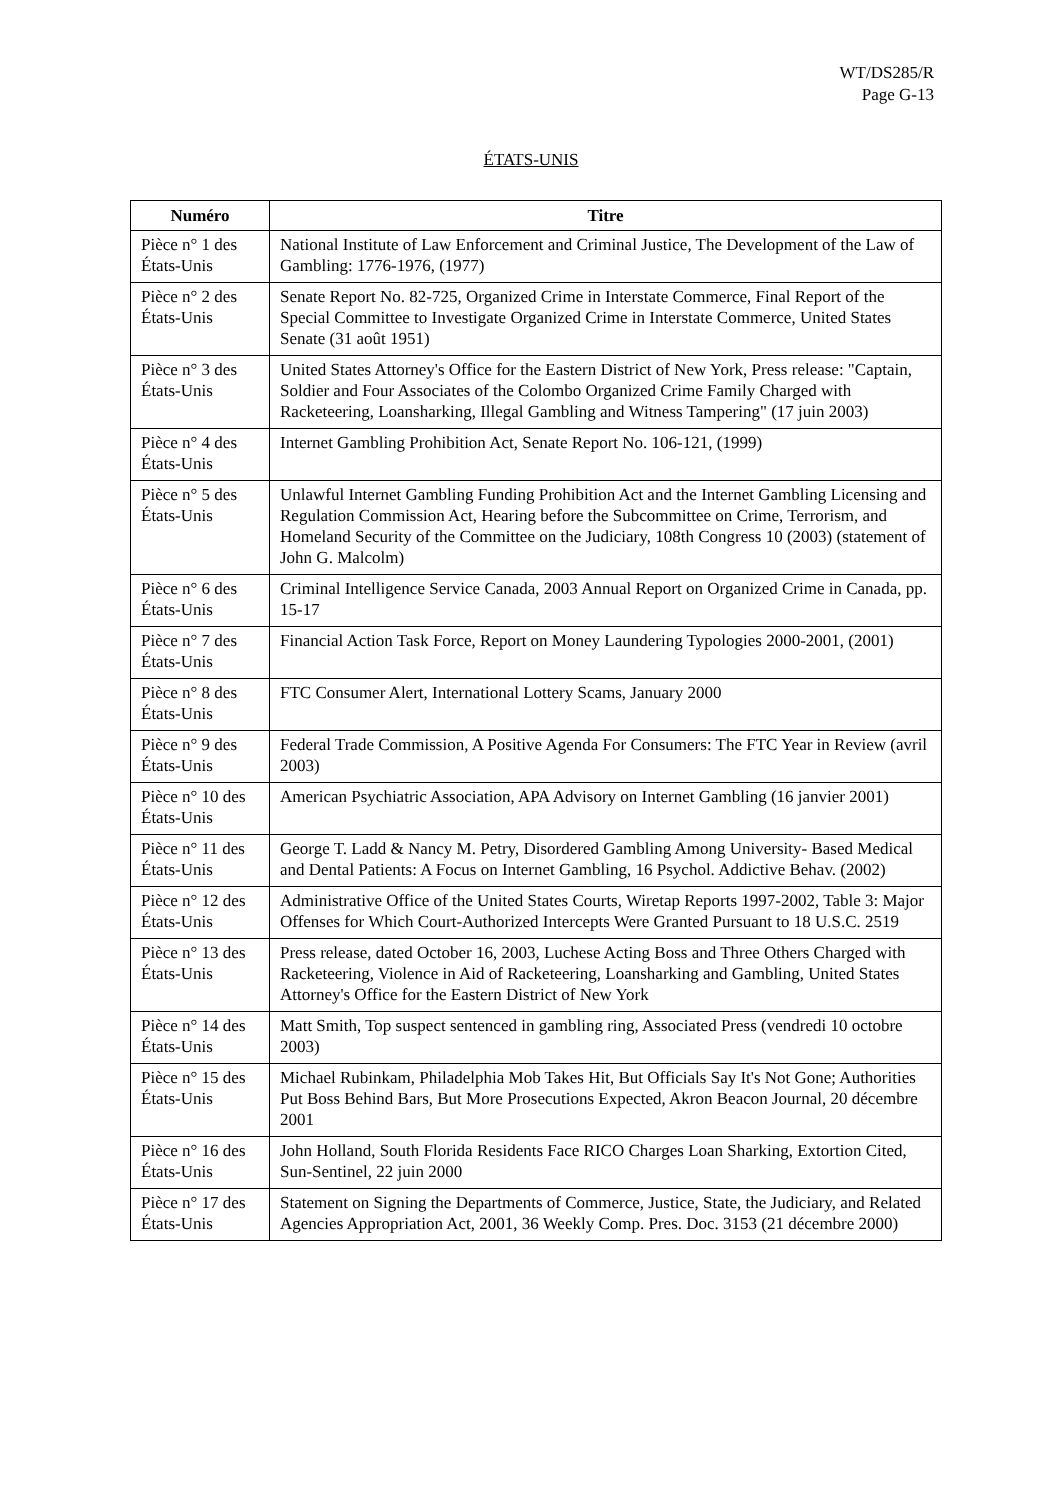WT/DS285/R
Page G-13
ÉTATS-UNIS
| Numéro | Titre |
| --- | --- |
| Pièce n° 1 des États-Unis | National Institute of Law Enforcement and Criminal Justice, The Development of the Law of Gambling: 1776-1976, (1977) |
| Pièce n° 2 des États-Unis | Senate Report No. 82-725, Organized Crime in Interstate Commerce, Final Report of the Special Committee to Investigate Organized Crime in Interstate Commerce, United States Senate (31 août 1951) |
| Pièce n° 3 des États-Unis | United States Attorney's Office for the Eastern District of New York, Press release: "Captain, Soldier and Four Associates of the Colombo Organized Crime Family Charged with Racketeering, Loansharking, Illegal Gambling and Witness Tampering" (17 juin 2003) |
| Pièce n° 4 des États-Unis | Internet Gambling Prohibition Act, Senate Report No. 106-121, (1999) |
| Pièce n° 5 des États-Unis | Unlawful Internet Gambling Funding Prohibition Act and the Internet Gambling Licensing and Regulation Commission Act, Hearing before the Subcommittee on Crime, Terrorism, and Homeland Security of the Committee on the Judiciary, 108th Congress 10 (2003) (statement of John G. Malcolm) |
| Pièce n° 6 des États-Unis | Criminal Intelligence Service Canada, 2003 Annual Report on Organized Crime in Canada, pp. 15-17 |
| Pièce n° 7 des États-Unis | Financial Action Task Force, Report on Money Laundering Typologies 2000-2001, (2001) |
| Pièce n° 8 des États-Unis | FTC Consumer Alert, International Lottery Scams, January 2000 |
| Pièce n° 9 des États-Unis | Federal Trade Commission, A Positive Agenda For Consumers: The FTC Year in Review (avril 2003) |
| Pièce n° 10 des États-Unis | American Psychiatric Association, APA Advisory on Internet Gambling (16 janvier 2001) |
| Pièce n° 11 des États-Unis | George T. Ladd & Nancy M. Petry, Disordered Gambling Among University- Based Medical and Dental Patients: A Focus on Internet Gambling, 16 Psychol. Addictive Behav. (2002) |
| Pièce n° 12 des États-Unis | Administrative Office of the United States Courts, Wiretap Reports 1997-2002, Table 3: Major Offenses for Which Court-Authorized Intercepts Were Granted Pursuant to 18 U.S.C. 2519 |
| Pièce n° 13 des États-Unis | Press release, dated October 16, 2003, Luchese Acting Boss and Three Others Charged with Racketeering, Violence in Aid of Racketeering, Loansharking and Gambling, United States Attorney's Office for the Eastern District of New York |
| Pièce n° 14 des États-Unis | Matt Smith, Top suspect sentenced in gambling ring, Associated Press (vendredi 10 octobre 2003) |
| Pièce n° 15 des États-Unis | Michael Rubinkam, Philadelphia Mob Takes Hit, But Officials Say It's Not Gone; Authorities Put Boss Behind Bars, But More Prosecutions Expected, Akron Beacon Journal, 20 décembre 2001 |
| Pièce n° 16 des États-Unis | John Holland, South Florida Residents Face RICO Charges Loan Sharking, Extortion Cited, Sun-Sentinel, 22 juin 2000 |
| Pièce n° 17 des États-Unis | Statement on Signing the Departments of Commerce, Justice, State, the Judiciary, and Related Agencies Appropriation Act, 2001, 36 Weekly Comp. Pres. Doc. 3153 (21 décembre 2000) |